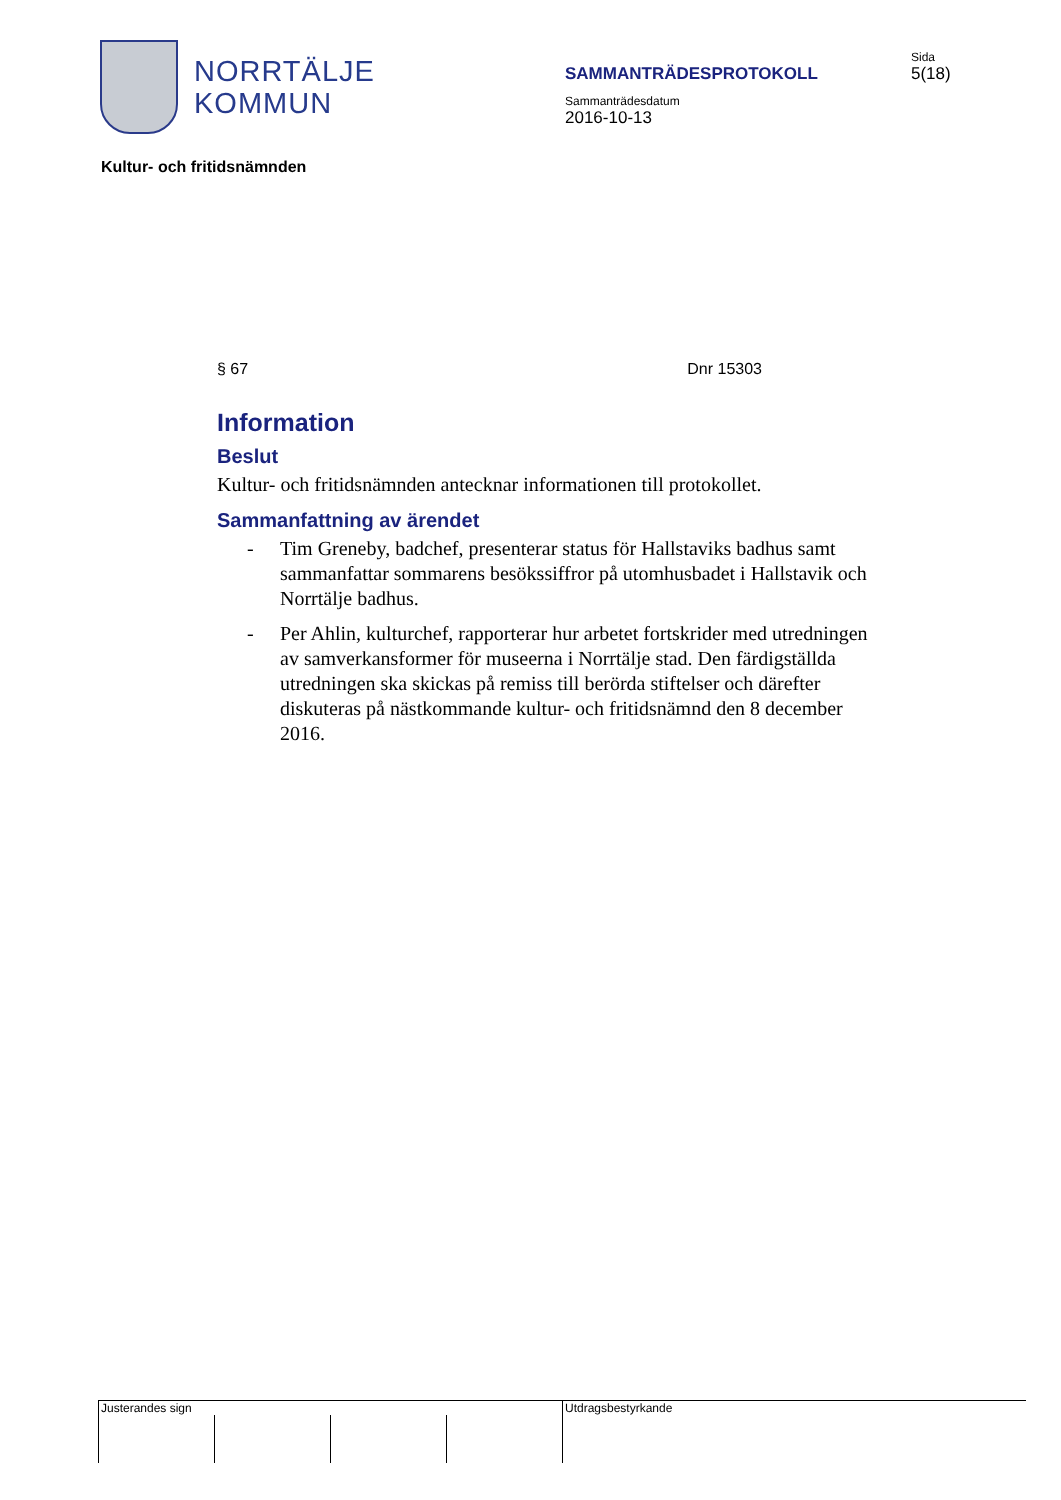NORRTÄLJE
KOMMUN
SAMMANTRÄDESPROTOKOLL
Sammanträdesdatum
2016-10-13
Sida
5(18)
Kultur- och fritidsnämnden
§ 67 Dnr 15303
Information
Beslut
Kultur- och fritidsnämnden antecknar informationen till protokollet.
Sammanfattning av ärendet
- Tim Greneby, badchef, presenterar status för Hallstaviks badhus samt sammanfattar sommarens besökssiffror på utomhusbadet i Hallstavik och Norrtälje badhus.
- Per Ahlin, kulturchef, rapporterar hur arbetet fortskrider med utredningen av samverkansformer för museerna i Norrtälje stad. Den färdigställda utredningen ska skickas på remiss till berörda stiftelser och därefter diskuteras på nästkommande kultur- och fritidsnämnd den 8 december 2016.
Justerandes sign Utdragsbestyrkande